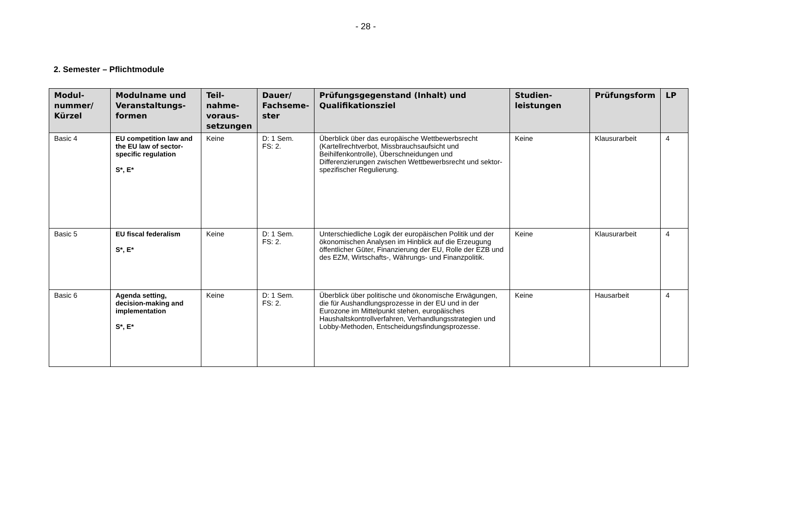- 28 -
2. Semester – Pflichtmodule
| Modul- nummer/ Kürzel | Modulname und Veranstaltungs- formen | Teil- nahme- voraus- setzungen | Dauer/ Fachseme- ster | Prüfungsgegenstand (Inhalt) und Qualifikationsziel | Studien- leistungen | Prüfungsform | LP |
| --- | --- | --- | --- | --- | --- | --- | --- |
| Basic 4 | EU competition law and the EU law of sector-specific regulation S*, E* | Keine | D: 1 Sem. FS: 2. | Überblick über das europäische Wettbewerbsrecht (Kartellrechtverbot, Missbrauchsaufsicht und Beihilfenkontrolle), Überschneidungen und Differenzierungen zwischen Wettbewerbsrecht und sektor-spezifischer Regulierung. | Keine | Klausurarbeit | 4 |
| Basic 5 | EU fiscal federalism S*, E* | Keine | D: 1 Sem. FS: 2. | Unterschiedliche Logik der europäischen Politik und der ökonomischen Analysen im Hinblick auf die Erzeugung öffentlicher Güter, Finanzierung der EU, Rolle der EZB und des EZM, Wirtschafts-, Währungs- und Finanzpolitik. | Keine | Klausurarbeit | 4 |
| Basic 6 | Agenda setting, decision-making and implementation S*, E* | Keine | D: 1 Sem. FS: 2. | Überblick über politische und ökonomische Erwägungen, die für Aushandlungsprozesse in der EU und in der Eurozone im Mittelpunkt stehen, europäisches Haushaltskontrollverfahren, Verhandlungsstrategien und Lobby-Methoden, Entscheidungsfindungsprozesse. | Keine | Hausarbeit | 4 |